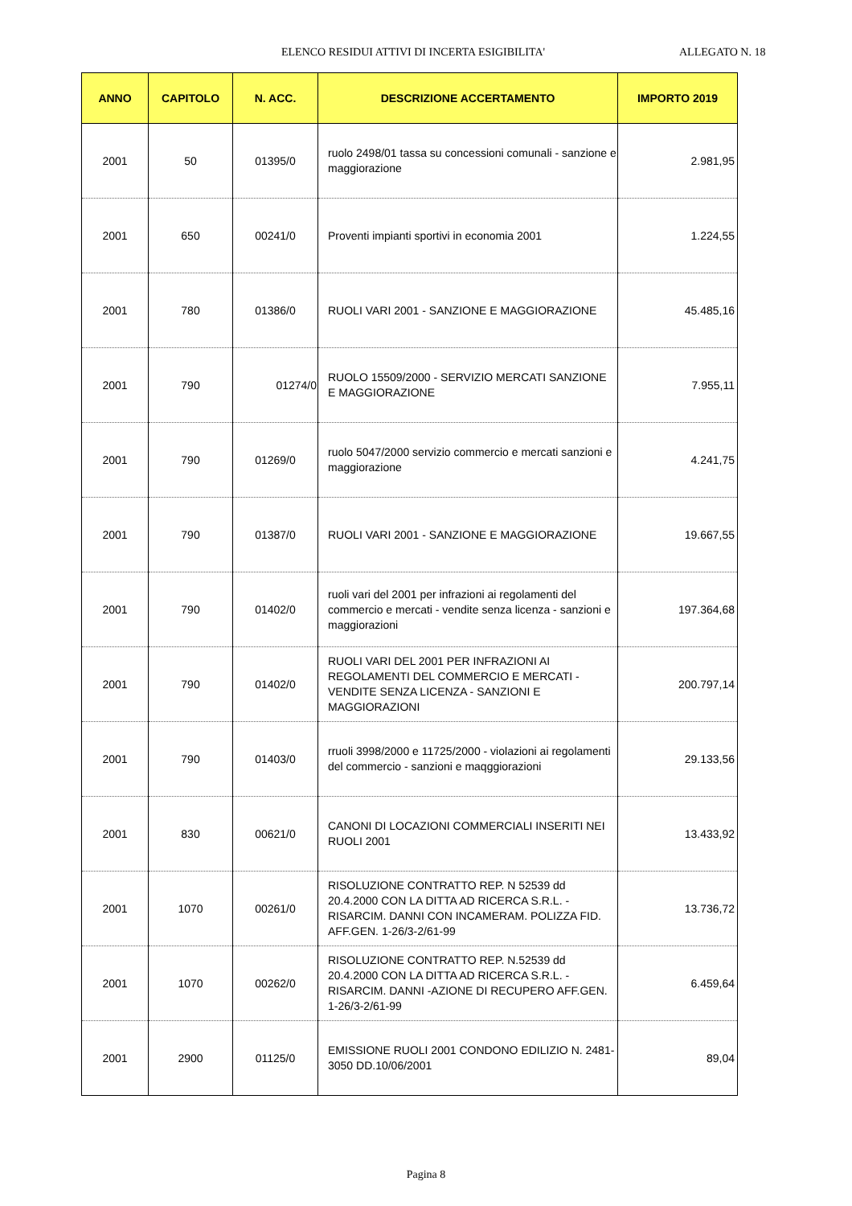ELENCO RESIDUI ATTIVI DI INCERTA ESIGIBILITA' ALLEGATO N. 18
| ANNO | CAPITOLO | N. ACC. | DESCRIZIONE ACCERTAMENTO | IMPORTO 2019 |
| --- | --- | --- | --- | --- |
| 2001 | 50 | 01395/0 | ruolo 2498/01 tassa su concessioni comunali - sanzione e maggiorazione | 2.981,95 |
| 2001 | 650 | 00241/0 | Proventi impianti sportivi in economia 2001 | 1.224,55 |
| 2001 | 780 | 01386/0 | RUOLI VARI 2001 - SANZIONE E MAGGIORAZIONE | 45.485,16 |
| 2001 | 790 | 01274/0 | RUOLO 15509/2000 - SERVIZIO MERCATI SANZIONE E MAGGIORAZIONE | 7.955,11 |
| 2001 | 790 | 01269/0 | ruolo 5047/2000 servizio commercio e mercati sanzioni e maggiorazione | 4.241,75 |
| 2001 | 790 | 01387/0 | RUOLI VARI 2001 - SANZIONE E MAGGIORAZIONE | 19.667,55 |
| 2001 | 790 | 01402/0 | ruoli vari del 2001 per infrazioni ai regolamenti del commercio e mercati - vendite senza licenza - sanzioni e maggiorazioni | 197.364,68 |
| 2001 | 790 | 01402/0 | RUOLI VARI DEL 2001 PER INFRAZIONI AI REGOLAMENTI DEL COMMERCIO E MERCATI - VENDITE SENZA LICENZA - SANZIONI E MAGGIORAZIONI | 200.797,14 |
| 2001 | 790 | 01403/0 | rruoli 3998/2000 e 11725/2000 - violazioni ai regolamenti del commercio - sanzioni e maqggiorazioni | 29.133,56 |
| 2001 | 830 | 00621/0 | CANONI DI LOCAZIONI COMMERCIALI INSERITI NEI RUOLI 2001 | 13.433,92 |
| 2001 | 1070 | 00261/0 | RISOLUZIONE CONTRATTO REP. N 52539 dd 20.4.2000 CON LA DITTA AD RICERCA S.R.L. - RISARCIM. DANNI CON INCAMERAM. POLIZZA FID. AFF.GEN. 1-26/3-2/61-99 | 13.736,72 |
| 2001 | 1070 | 00262/0 | RISOLUZIONE CONTRATTO REP. N.52539 dd 20.4.2000 CON LA DITTA AD RICERCA S.R.L. - RISARCIM. DANNI -AZIONE DI RECUPERO AFF.GEN. 1-26/3-2/61-99 | 6.459,64 |
| 2001 | 2900 | 01125/0 | EMISSIONE RUOLI 2001 CONDONO EDILIZIO N. 2481-3050 DD.10/06/2001 | 89,04 |
Pagina 8